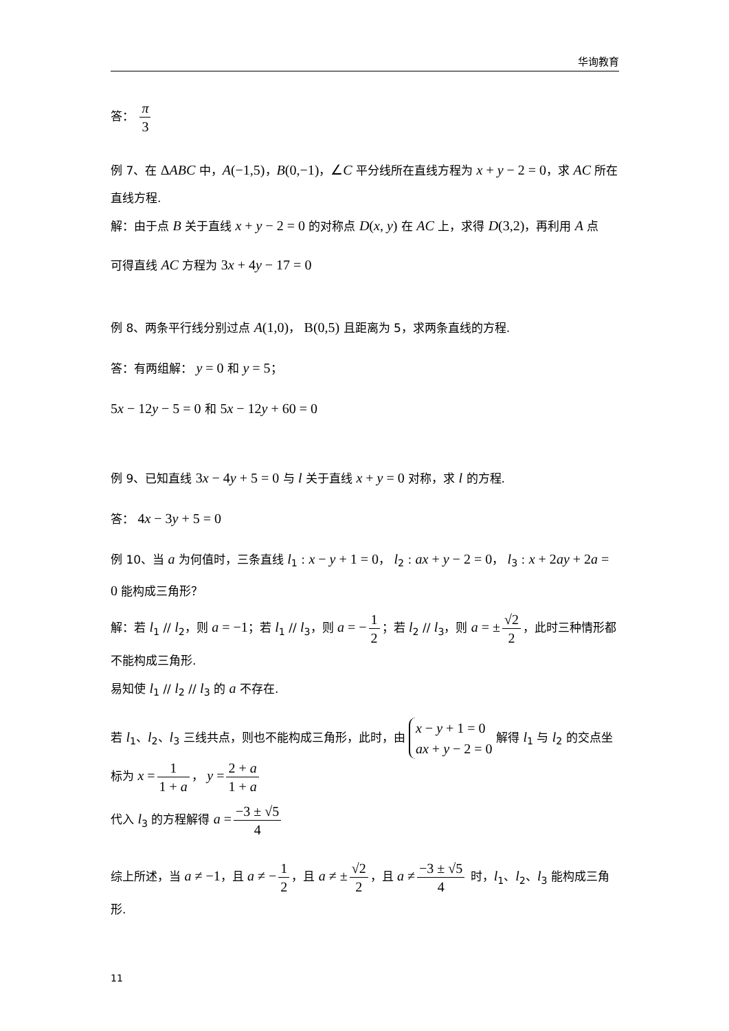华询教育
答： π 3
例 7、在 ΔABC 中，A(−1,5)，B(0,−1)，∠C 平分线所在直线方程为 x + y − 2 = 0，求 AC 所在直线方程.
解：由于点 B 关于直线 x + y − 2 = 0 的对称点 D(x, y) 在 AC 上，求得 D(3,2)，再利用 A 点
可得直线 AC 方程为 3x + 4y − 17 = 0
例 8、两条平行线分别过点 A(1,0)， B(0,5) 且距离为 5，求两条直线的方程.
答：有两组解： y = 0 和 y = 5；
5x − 12y − 5 = 0 和 5x − 12y + 60 = 0
例 9、已知直线 3x − 4y + 5 = 0 与 l 关于直线 x + y = 0 对称，求 l 的方程.
答： 4x − 3y + 5 = 0
例 10、当 a 为何值时，三条直线 l<sub>1</sub> : x − y + 1 = 0， l<sub>2</sub> : ax + y − 2 = 0， l<sub>3</sub> : x + 2ay + 2a = 0 能构成三角形？
解：若 l<sub>1</sub> // l<sub>2</sub>，则 a = −1；若 l<sub>1</sub> // l<sub>3</sub>，则 a = − 1 2 ；若 l<sub>2</sub> // l<sub>3</sub>，则 a = ± √2 2 ，此时三种情形都不能构成三角形.
易知使 l<sub>1</sub> // l<sub>2</sub> // l<sub>3</sub> 的 a 不存在.
若 l<sub>1</sub>、l<sub>2</sub>、l<sub>3</sub> 三线共点，则也不能构成三角形，此时，由 x − y + 1 = 0 ax + y − 2 = 0 解得 l<sub>1</sub> 与 l<sub>2</sub> 的交点坐标为 x = 1 1 + a ， y = 2 + a 1 + a
代入 l<sub>3</sub> 的方程解得 a = −3 ± √5 4
综上所述，当 a ≠ −1，且 a ≠ − 1 2 ，且 a ≠ ± √2 2 ，且 a ≠ −3 ± √5 4 时，l<sub>1</sub>、l<sub>2</sub>、l<sub>3</sub> 能构成三角形.
11